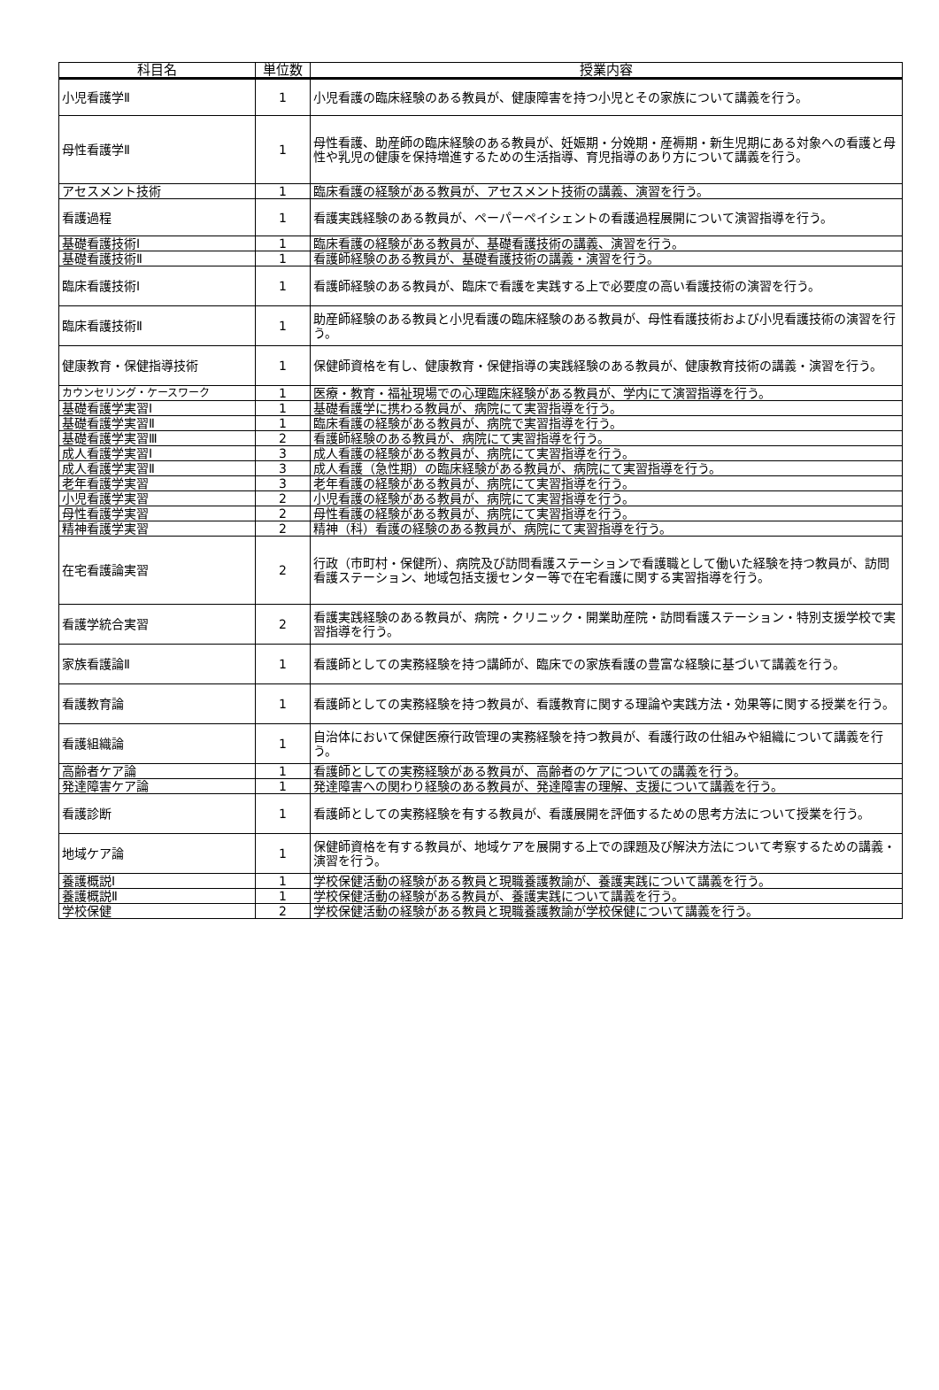| 科目名 | 単位数 | 授業内容 |
| --- | --- | --- |
| 小児看護学Ⅱ | 1 | 小児看護の臨床経験のある教員が、健康障害を持つ小児とその家族について講義を行う。 |
| 母性看護学Ⅱ | 1 | 母性看護、助産師の臨床経験のある教員が、妊娠期・分娩期・産褥期・新生児期にある対象への看護と母性や乳児の健康を保持増進するための生活指導、育児指導のあり方について講義を行う。 |
| アセスメント技術 | 1 | 臨床看護の経験がある教員が、アセスメント技術の講義、演習を行う。 |
| 看護過程 | 1 | 看護実践経験のある教員が、ペーパーペイシェントの看護過程展開について演習指導を行う。 |
| 基礎看護技術Ⅰ | 1 | 臨床看護の経験がある教員が、基礎看護技術の講義、演習を行う。 |
| 基礎看護技術Ⅱ | 1 | 看護師経験のある教員が、基礎看護技術の講義・演習を行う。 |
| 臨床看護技術Ⅰ | 1 | 看護師経験のある教員が、臨床で看護を実践する上で必要度の高い看護技術の演習を行う。 |
| 臨床看護技術Ⅱ | 1 | 助産師経験のある教員と小児看護の臨床経験のある教員が、母性看護技術および小児看護技術の演習を行う。 |
| 健康教育・保健指導技術 | 1 | 保健師資格を有し、健康教育・保健指導の実践経験のある教員が、健康教育技術の講義・演習を行う。 |
| カウンセリング・ケースワーク | 1 | 医療・教育・福祉現場での心理臨床経験がある教員が、学内にて演習指導を行う。 |
| 基礎看護学実習Ⅰ | 1 | 基礎看護学に携わる教員が、病院にて実習指導を行う。 |
| 基礎看護学実習Ⅱ | 1 | 臨床看護の経験がある教員が、病院で実習指導を行う。 |
| 基礎看護学実習Ⅲ | 2 | 看護師経験のある教員が、病院にて実習指導を行う。 |
| 成人看護学実習Ⅰ | 3 | 成人看護の経験がある教員が、病院にて実習指導を行う。 |
| 成人看護学実習Ⅱ | 3 | 成人看護（急性期）の臨床経験がある教員が、病院にて実習指導を行う。 |
| 老年看護学実習 | 3 | 老年看護の経験がある教員が、病院にて実習指導を行う。 |
| 小児看護学実習 | 2 | 小児看護の経験がある教員が、病院にて実習指導を行う。 |
| 母性看護学実習 | 2 | 母性看護の経験がある教員が、病院にて実習指導を行う。 |
| 精神看護学実習 | 2 | 精神（科）看護の経験のある教員が、病院にて実習指導を行う。 |
| 在宅看護論実習 | 2 | 行政（市町村・保健所）、病院及び訪問看護ステーションで看護職として働いた経験を持つ教員が、訪問看護ステーション、地域包括支援センター等で在宅看護に関する実習指導を行う。 |
| 看護学統合実習 | 2 | 看護実践経験のある教員が、病院・クリニック・開業助産院・訪問看護ステーション・特別支援学校で実習指導を行う。 |
| 家族看護論Ⅱ | 1 | 看護師としての実務経験を持つ講師が、臨床での家族看護の豊富な経験に基づいて講義を行う。 |
| 看護教育論 | 1 | 看護師としての実務経験を持つ教員が、看護教育に関する理論や実践方法・効果等に関する授業を行う。 |
| 看護組織論 | 1 | 自治体において保健医療行政管理の実務経験を持つ教員が、看護行政の仕組みや組織について講義を行う。 |
| 高齢者ケア論 | 1 | 看護師としての実務経験がある教員が、高齢者のケアについての講義を行う。 |
| 発達障害ケア論 | 1 | 発達障害への関わり経験のある教員が、発達障害の理解、支援について講義を行う。 |
| 看護診断 | 1 | 看護師としての実務経験を有する教員が、看護展開を評価するための思考方法について授業を行う。 |
| 地域ケア論 | 1 | 保健師資格を有する教員が、地域ケアを展開する上での課題及び解決方法について考察するための講義・演習を行う。 |
| 養護概説Ⅰ | 1 | 学校保健活動の経験がある教員と現職養護教諭が、養護実践について講義を行う。 |
| 養護概説Ⅱ | 1 | 学校保健活動の経験がある教員が、養護実践について講義を行う。 |
| 学校保健 | 2 | 学校保健活動の経験がある教員と現職養護教諭が学校保健について講義を行う。 |